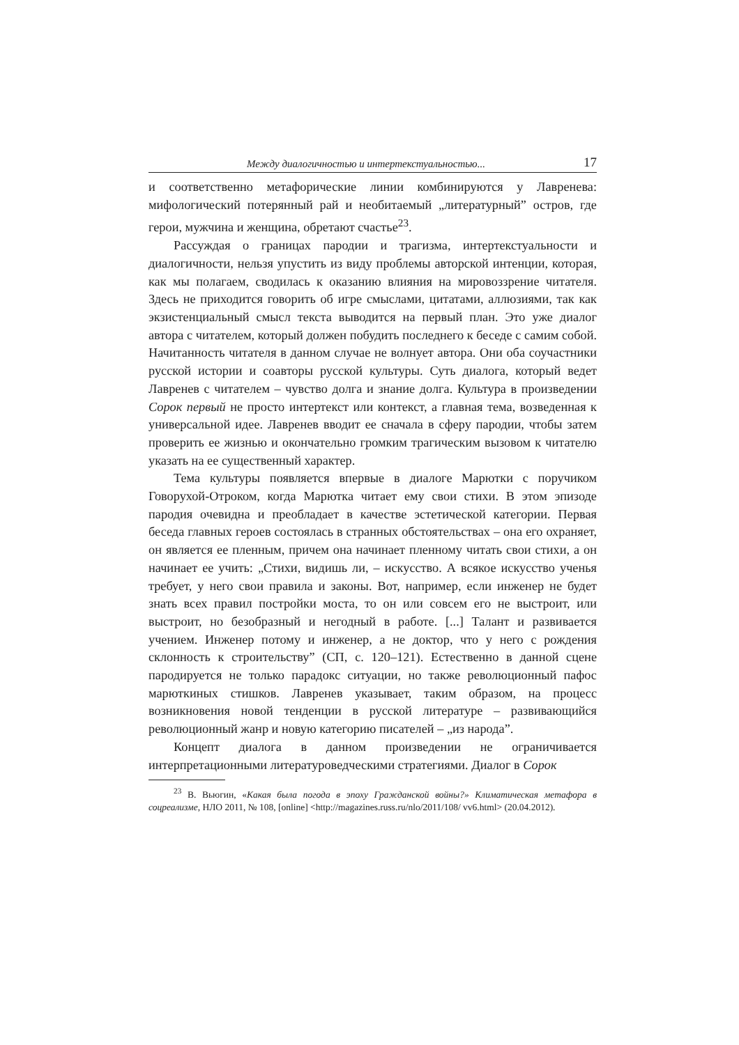Между диалогичностью и интертекстуальностью... 17
и соответственно метафорические линии комбинируются у Лавренева: мифологический потерянный рай и необитаемый „литературный” остров, где герои, мужчина и женщина, обретают счастье<sup>23</sup>.
Рассуждая о границах пародии и трагизма, интертекстуальности и диалогичности, нельзя упустить из виду проблемы авторской интенции, которая, как мы полагаем, сводилась к оказанию влияния на мировоззрение читателя. Здесь не приходится говорить об игре смыслами, цитатами, аллюзиями, так как экзистенциальный смысл текста выводится на первый план. Это уже диалог автора с читателем, который должен побудить последнего к беседе с самим собой. Начитанность читателя в данном случае не волнует автора. Они оба соучастники русской истории и соавторы русской культуры. Суть диалога, который ведет Лавренев с читателем – чувство долга и знание долга. Культура в произведении Сорок первый не просто интертекст или контекст, а главная тема, возведенная к универсальной идее. Лавренев вводит ее сначала в сферу пародии, чтобы затем проверить ее жизнью и окончательно громким трагическим вызовом к читателю указать на ее существенный характер.
Тема культуры появляется впервые в диалоге Марютки с поручиком Говорухой-Отроком, когда Марютка читает ему свои стихи. В этом эпизоде пародия очевидна и преобладает в качестве эстетической категории. Первая беседа главных героев состоялась в странных обстоятельствах – она его охраняет, он является ее пленным, причем она начинает пленному читать свои стихи, а он начинает ее учить: „Стихи, видишь ли, – искусство. А всякое искусство ученья требует, у него свои правила и законы. Вот, например, если инженер не будет знать всех правил постройки моста, то он или совсем его не выстроит, или выстроит, но безобразный и негодный в работе. [...] Талант и развивается учением. Инженер потому и инженер, а не доктор, что у него с рождения склонность к строительству” (СП, с. 120–121). Естественно в данной сцене пародируется не только парадокс ситуации, но также революционный пафос марюткиных стишков. Лавренев указывает, таким образом, на процесс возникновения новой тенденции в русской литературе – развивающийся революционный жанр и новую категорию писателей – „из народа”.
Концепт диалога в данном произведении не ограничивается интерпретационными литературоведческими стратегиями. Диалог в Сорок
<sup>23</sup> В. Вьюгин, «Какая была погода в эпоху Гражданской войны?» Климатическая метафора в соцреализме, НЛО 2011, № 108, [online] <http://magazines.russ.ru/nlo/2011/108/ vv6.html> (20.04.2012).